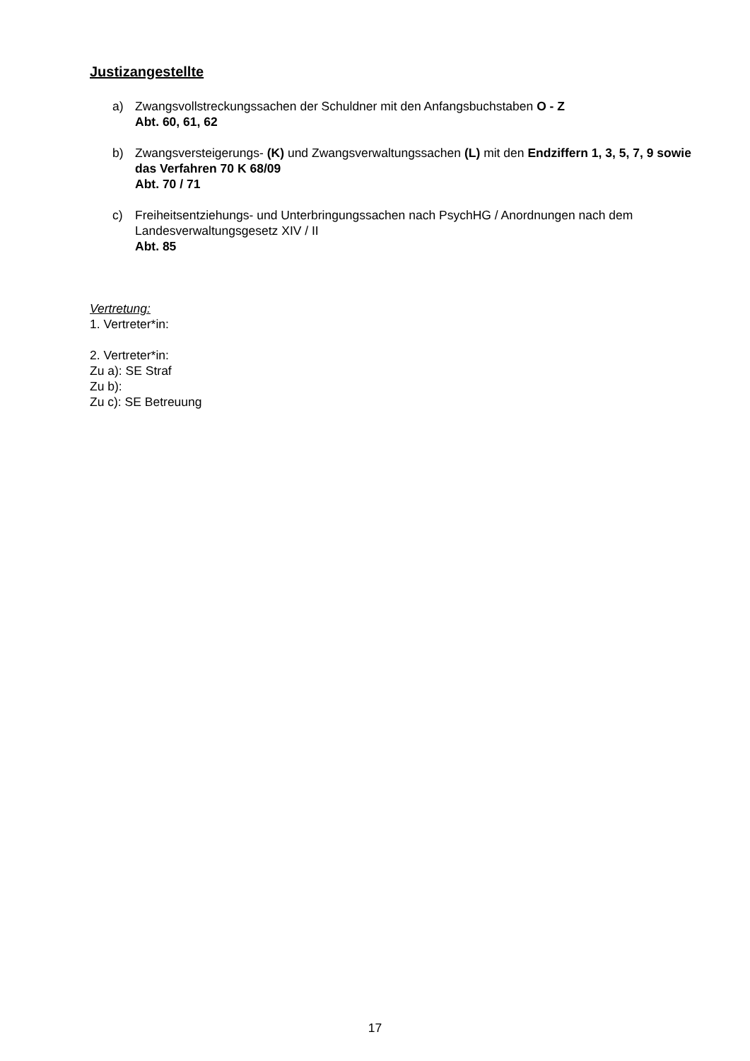Justizangestellte
a) Zwangsvollstreckungssachen der Schuldner mit den Anfangsbuchstaben O - Z
Abt. 60, 61, 62
b) Zwangsversteigerungs- (K) und Zwangsverwaltungssachen (L) mit den Endziffern 1, 3, 5, 7, 9 sowie das Verfahren 70 K 68/09
Abt. 70 / 71
c) Freiheitsentziehungs- und Unterbringungssachen nach PsychHG / Anordnungen nach dem Landesverwaltungsgesetz XIV / II
Abt. 85
Vertretung:
1. Vertreter*in:
2. Vertreter*in:
Zu a): SE Straf
Zu b):
Zu c): SE Betreuung
17